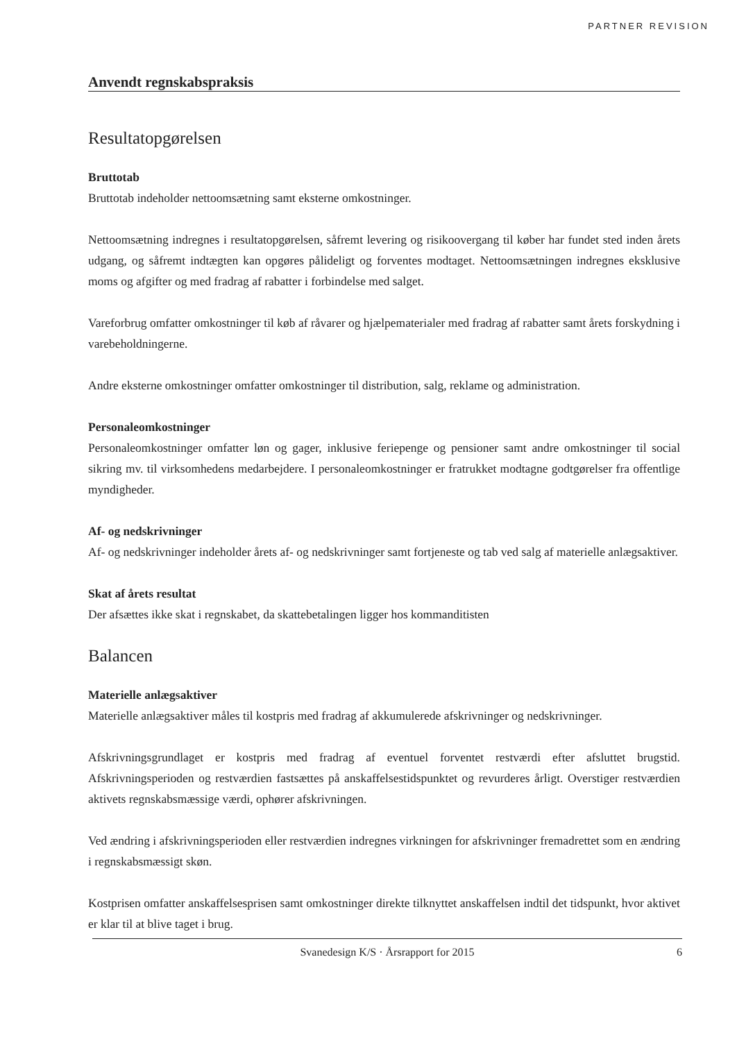PARTNER REVISION
Anvendt regnskabspraksis
Resultatopgørelsen
Bruttotab
Bruttotab indeholder nettoomsætning samt eksterne omkostninger.
Nettoomsætning indregnes i resultatopgørelsen, såfremt levering og risikoovergang til køber har fundet sted inden årets udgang, og såfremt indtægten kan opgøres pålideligt og forventes modtaget. Nettoomsætningen indregnes eksklusive moms og afgifter og med fradrag af rabatter i forbindelse med salget.
Vareforbrug omfatter omkostninger til køb af råvarer og hjælpematerialer med fradrag af rabatter samt årets forskydning i varebeholdningerne.
Andre eksterne omkostninger omfatter omkostninger til distribution, salg, reklame og administration.
Personaleomkostninger
Personaleomkostninger omfatter løn og gager, inklusive feriepenge og pensioner samt andre omkostninger til social sikring mv. til virksomhedens medarbejdere. I personaleomkostninger er fratrukket modtagne godtgørelser fra offentlige myndigheder.
Af- og nedskrivninger
Af- og nedskrivninger indeholder årets af- og nedskrivninger samt fortjeneste og tab ved salg af materielle anlægsaktiver.
Skat af årets resultat
Der afsættes ikke skat i regnskabet, da skattebetalingen ligger hos kommanditisten
Balancen
Materielle anlægsaktiver
Materielle anlægsaktiver måles til kostpris med fradrag af akkumulerede afskrivninger og nedskrivninger.
Afskrivningsgrundlaget er kostpris med fradrag af eventuel forventet restværdi efter afsluttet brugstid. Afskrivningsperioden og restværdien fastsættes på anskaffelsestidspunktet og revurderes årligt. Overstiger restværdien aktivets regnskabsmæssige værdi, ophører afskrivningen.
Ved ændring i afskrivningsperioden eller restværdien indregnes virkningen for afskrivninger fremadrettet som en ændring i regnskabsmæssigt skøn.
Kostprisen omfatter anskaffelsesprisen samt omkostninger direkte tilknyttet anskaffelsen indtil det tidspunkt, hvor aktivet er klar til at blive taget i brug.
Svanedesign K/S · Årsrapport for 2015 6